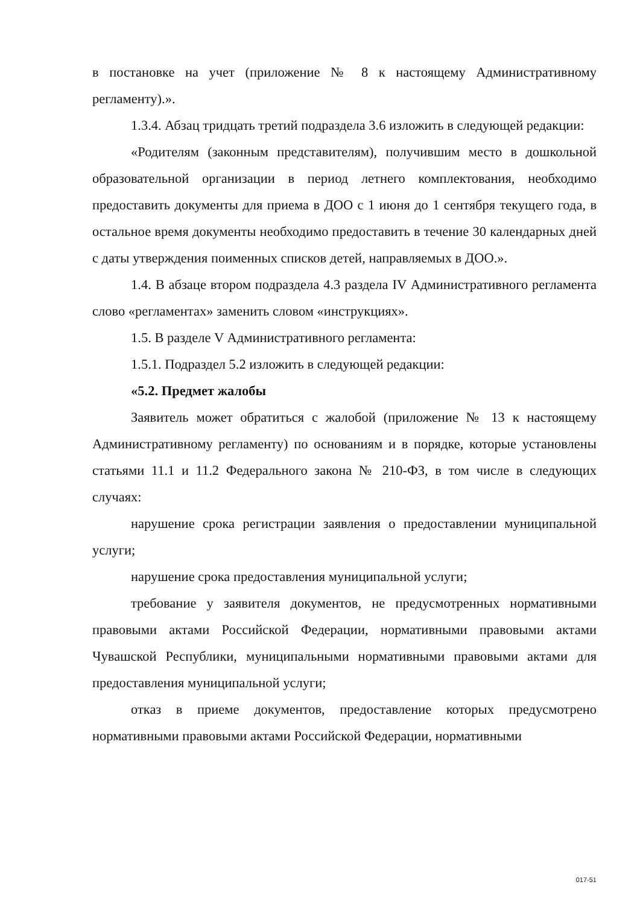в постановке на учет (приложение № 8 к настоящему Административному регламенту).».
1.3.4. Абзац тридцать третий подраздела 3.6 изложить в следующей редакции:
«Родителям (законным представителям), получившим место в дошкольной образовательной организации в период летнего комплектования, необходимо предоставить документы для приема в ДОО с 1 июня до 1 сентября текущего года, в остальное время документы необходимо предоставить в течение 30 календарных дней с даты утверждения поименных списков детей, направляемых в ДОО.».
1.4. В абзаце втором подраздела 4.3 раздела IV Административного регламента слово «регламентах» заменить словом «инструкциях».
1.5. В разделе V Административного регламента:
1.5.1. Подраздел 5.2 изложить в следующей редакции:
«5.2. Предмет жалобы
Заявитель может обратиться с жалобой (приложение № 13 к настоящему Административному регламенту) по основаниям и в порядке, которые установлены статьями 11.1 и 11.2 Федерального закона № 210-ФЗ, в том числе в следующих случаях:
нарушение срока регистрации заявления о предоставлении муниципальной услуги;
нарушение срока предоставления муниципальной услуги;
требование у заявителя документов, не предусмотренных нормативными правовыми актами Российской Федерации, нормативными правовыми актами Чувашской Республики, муниципальными нормативными правовыми актами для предоставления муниципальной услуги;
отказ в приеме документов, предоставление которых предусмотрено нормативными правовыми актами Российской Федерации, нормативными
017-51